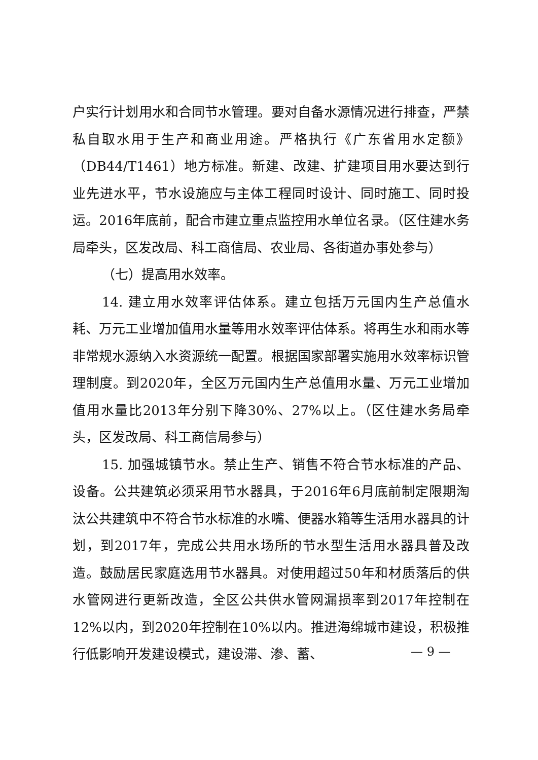户实行计划用水和合同节水管理。要对自备水源情况进行排查，严禁私自取水用于生产和商业用途。严格执行《广东省用水定额》（DB44/T1461）地方标准。新建、改建、扩建项目用水要达到行业先进水平，节水设施应与主体工程同时设计、同时施工、同时投运。2016年底前，配合市建立重点监控用水单位名录。（区住建水务局牵头，区发改局、科工商信局、农业局、各街道办事处参与）
（七）提高用水效率。
14. 建立用水效率评估体系。建立包括万元国内生产总值水耗、万元工业增加值用水量等用水效率评估体系。将再生水和雨水等非常规水源纳入水资源统一配置。根据国家部署实施用水效率标识管理制度。到2020年，全区万元国内生产总值用水量、万元工业增加值用水量比2013年分别下降30%、27%以上。（区住建水务局牵头，区发改局、科工商信局参与）
15. 加强城镇节水。禁止生产、销售不符合节水标准的产品、设备。公共建筑必须采用节水器具，于2016年6月底前制定限期淘汰公共建筑中不符合节水标准的水嘴、便器水箱等生活用水器具的计划，到2017年，完成公共用水场所的节水型生活用水器具普及改造。鼓励居民家庭选用节水器具。对使用超过50年和材质落后的供水管网进行更新改造，全区公共供水管网漏损率到2017年控制在12%以内，到2020年控制在10%以内。推进海绵城市建设，积极推行低影响开发建设模式，建设滞、渗、蓄、
— 9 —